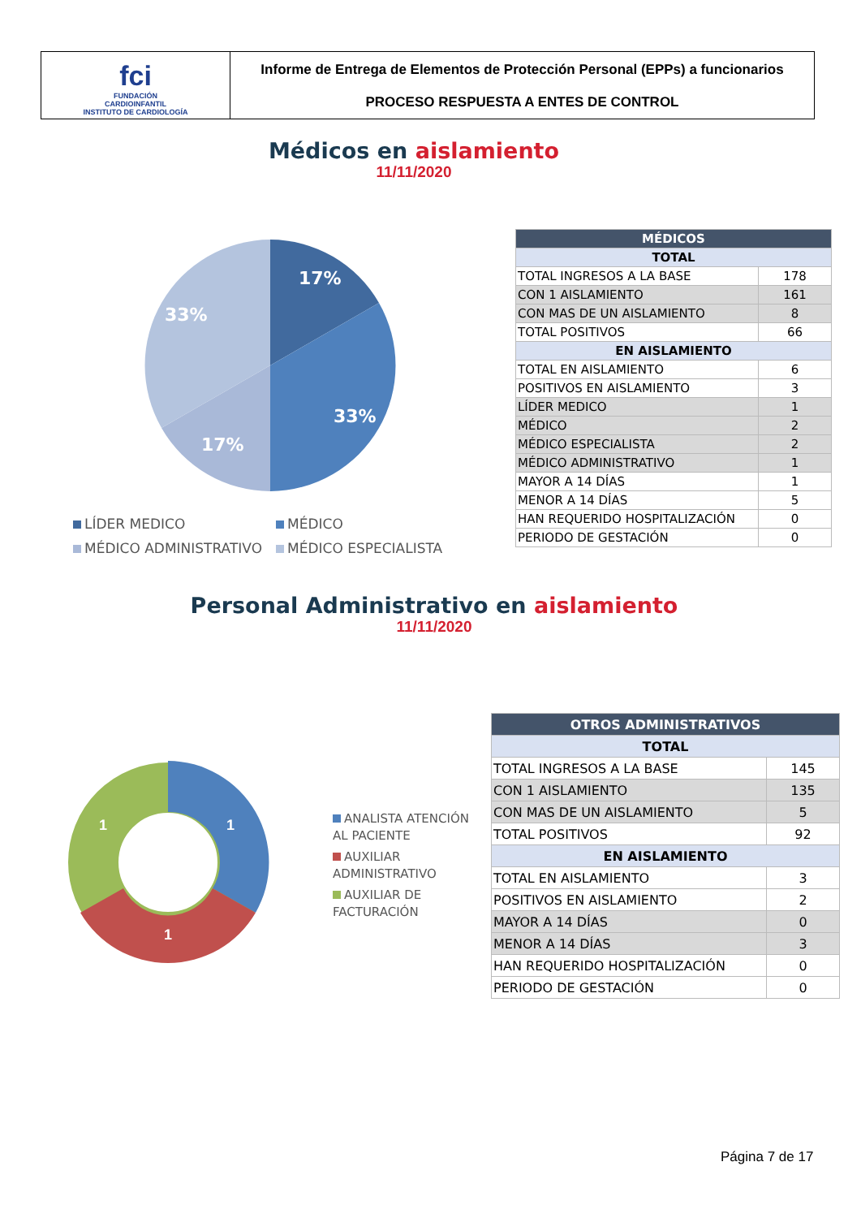fci
FUNDACIÓN
CARDIOINFANTIL
INSTITUTO DE CARDIOLOGÍA
Informe de Entrega de Elementos de Protección Personal (EPPs) a funcionarios
PROCESO RESPUESTA A ENTES DE CONTROL
Médicos en aislamiento
11/11/2020
17%
33%
17%
33%
LÍDER MEDICO
MÉDICO
MÉDICO ADMINISTRATIVO
MÉDICO ESPECIALISTA
| MÉDICOS | |
| --- | --- |
| TOTAL | |
| TOTAL INGRESOS A LA BASE | 178 |
| CON 1 AISLAMIENTO | 161 |
| CON MAS DE UN AISLAMIENTO | 8 |
| TOTAL POSITIVOS | 66 |
| EN AISLAMIENTO | |
| TOTAL EN AISLAMIENTO | 6 |
| POSITIVOS EN AISLAMIENTO | 3 |
| LÍDER MEDICO | 1 |
| MÉDICO | 2 |
| MÉDICO ESPECIALISTA | 2 |
| MÉDICO ADMINISTRATIVO | 1 |
| MAYOR A 14 DÍAS | 1 |
| MENOR A 14 DÍAS | 5 |
| HAN REQUERIDO HOSPITALIZACIÓN | 0 |
| PERIODO DE GESTACIÓN | 0 |
Personal Administrativo en aislamiento
11/11/2020
1
1
1
ANALISTA ATENCIÓN AL PACIENTE
AUXILIAR ADMINISTRATIVO
AUXILIAR DE FACTURACIÓN
| OTROS ADMINISTRATIVOS | |
| --- | --- |
| TOTAL | |
| TOTAL INGRESOS A LA BASE | 145 |
| CON 1 AISLAMIENTO | 135 |
| CON MAS DE UN AISLAMIENTO | 5 |
| TOTAL POSITIVOS | 92 |
| EN AISLAMIENTO | |
| TOTAL EN AISLAMIENTO | 3 |
| POSITIVOS EN AISLAMIENTO | 2 |
| MAYOR A 14 DÍAS | 0 |
| MENOR A 14 DÍAS | 3 |
| HAN REQUERIDO HOSPITALIZACIÓN | 0 |
| PERIODO DE GESTACIÓN | 0 |
Página 7 de 17